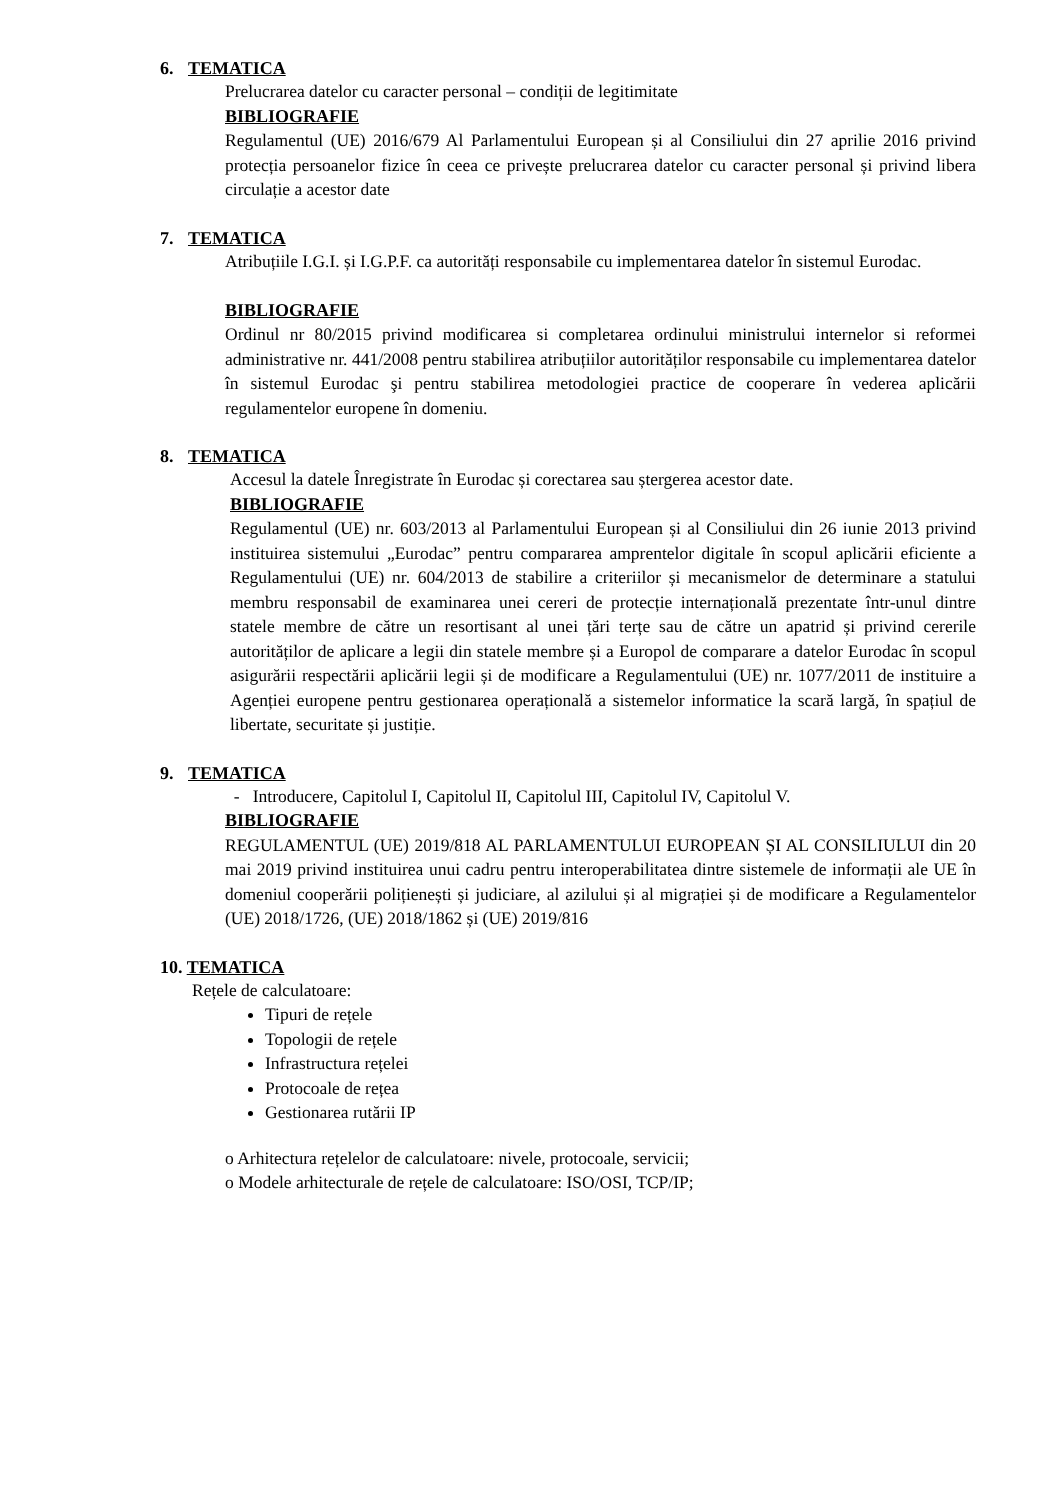6. TEMATICA
Prelucrarea datelor cu caracter personal – condiții de legitimitate
BIBLIOGRAFIE
Regulamentul (UE) 2016/679 Al Parlamentului European și al Consiliului din 27 aprilie 2016 privind protecția persoanelor fizice în ceea ce privește prelucrarea datelor cu caracter personal și privind libera circulație a acestor date
7. TEMATICA
Atribuțiile I.G.I. și I.G.P.F. ca autorități responsabile cu implementarea datelor în sistemul Eurodac.
BIBLIOGRAFIE
Ordinul nr 80/2015 privind modificarea si completarea ordinului ministrului internelor si reformei administrative nr. 441/2008 pentru stabilirea atribuțiilor autorităților responsabile cu implementarea datelor în sistemul Eurodac şi pentru stabilirea metodologiei practice de cooperare în vederea aplicării regulamentelor europene în domeniu.
8. TEMATICA
Accesul la datele Înregistrate în Eurodac și corectarea sau ștergerea acestor date.
BIBLIOGRAFIE
Regulamentul (UE) nr. 603/2013 al Parlamentului European și al Consiliului din 26 iunie 2013 privind instituirea sistemului „Eurodac” pentru compararea amprentelor digitale în scopul aplicării eficiente a Regulamentului (UE) nr. 604/2013 de stabilire a criteriilor și mecanismelor de determinare a statului membru responsabil de examinarea unei cereri de protecție internațională prezentate într-unul dintre statele membre de către un resortisant al unei țări terțe sau de către un apatrid și privind cererile autorităților de aplicare a legii din statele membre și a Europol de comparare a datelor Eurodac în scopul asigurării respectării aplicării legii și de modificare a Regulamentului (UE) nr. 1077/2011 de instituire a Agenției europene pentru gestionarea operațională a sistemelor informatice la scară largă, în spațiul de libertate, securitate și justiție.
9. TEMATICA
- Introducere, Capitolul I, Capitolul II, Capitolul III, Capitolul IV, Capitolul V.
BIBLIOGRAFIE
REGULAMENTUL (UE) 2019/818 AL PARLAMENTULUI EUROPEAN ȘI AL CONSILIULUI din 20 mai 2019 privind instituirea unui cadru pentru interoperabilitatea dintre sistemele de informații ale UE în domeniul cooperării polițienești și judiciare, al azilului și al migrației și de modificare a Regulamentelor (UE) 2018/1726, (UE) 2018/1862 și (UE) 2019/816
10. TEMATICA
Rețele de calculatoare:
Tipuri de rețele
Topologii de rețele
Infrastructura rețelei
Protocoale de rețea
Gestionarea rutării IP
o Arhitectura rețelelor de calculatoare: nivele, protocoale, servicii;
o Modele arhitecturale de rețele de calculatoare: ISO/OSI, TCP/IP;